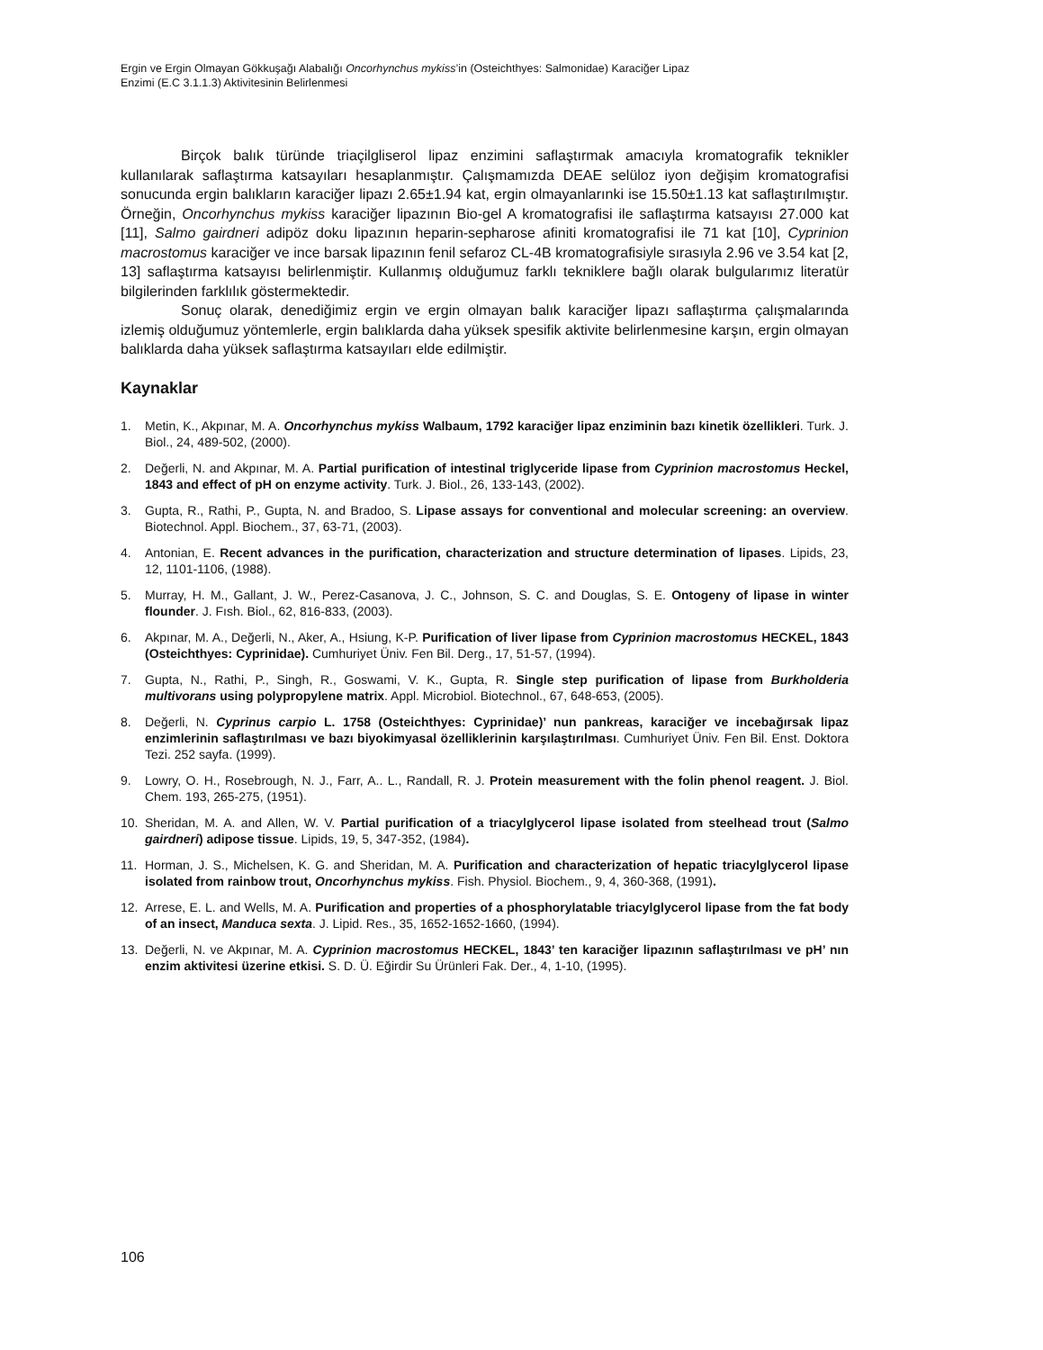Ergin ve Ergin Olmayan Gökkuşağı Alabalığı Oncorhynchus mykiss’in (Osteichthyes: Salmonidae) Karaciğer Lipaz
Enzimi (E.C 3.1.1.3) Aktivitesinin Belirlenmesi
Birçok balık türünde triaçilgliserol lipaz enzimini saflaştırmak amacıyla kromatografik teknikler kullanılarak saflaştırma katsayıları hesaplanmıştır. Çalışmamızda DEAE selüloz iyon değişim kromatografisi sonucunda ergin balıkların karaciğer lipazı 2.65±1.94 kat, ergin olmayanlarınki ise 15.50±1.13 kat saflaştırılmıştır. Örneğin, Oncorhynchus mykiss karaciğer lipazının Bio-gel A kromatografisi ile saflaştırma katsayısı 27.000 kat [11], Salmo gairdneri adipöz doku lipazının heparin-sepharose afiniti kromatografisi ile 71 kat [10], Cyprinion macrostomus karaciğer ve ince barsak lipazının fenil sefaroz CL-4B kromatografisiyle sırasıyla 2.96 ve 3.54 kat [2, 13] saflaştırma katsayısı belirlenmiştir. Kullanmış olduğumuz farklı tekniklere bağlı olarak bulgularımız literatür bilgilerinden farklılık göstermektedir.
Sonuç olarak, denediğimiz ergin ve ergin olmayan balık karaciğer lipazı saflaştırma çalışmalarında izlemiş olduğumuz yöntemlerle, ergin balıklarda daha yüksek spesifik aktivite belirlenmesine karşın, ergin olmayan balıklarda daha yüksek saflaştırma katsayıları elde edilmiştir.
Kaynaklar
1. Metin, K., Akpınar, M. A. Oncorhynchus mykiss Walbaum, 1792 karaciğer lipaz enziminin bazı kinetik özellikleri. Turk. J. Biol., 24, 489-502, (2000).
2. Değerli, N. and Akpınar, M. A. Partial purification of intestinal triglyceride lipase from Cyprinion macrostomus Heckel, 1843 and effect of pH on enzyme activity. Turk. J. Biol., 26, 133-143, (2002).
3. Gupta, R., Rathi, P., Gupta, N. and Bradoo, S. Lipase assays for conventional and molecular screening: an overview. Biotechnol. Appl. Biochem., 37, 63-71, (2003).
4. Antonian, E. Recent advances in the purification, characterization and structure determination of lipases. Lipids, 23, 12, 1101-1106, (1988).
5. Murray, H. M., Gallant, J. W., Perez-Casanova, J. C., Johnson, S. C. and Douglas, S. E. Ontogeny of lipase in winter flounder. J. Fısh. Biol., 62, 816-833, (2003).
6. Akpınar, M. A., Değerli, N., Aker, A., Hsiung, K-P. Purification of liver lipase from Cyprinion macrostomus HECKEL, 1843 (Osteichthyes: Cyprinidae). Cumhuriyet Üniv. Fen Bil. Derg., 17, 51-57, (1994).
7. Gupta, N., Rathi, P., Singh, R., Goswami, V. K., Gupta, R. Single step purification of lipase from Burkholderia multivorans using polypropylene matrix. Appl. Microbiol. Biotechnol., 67, 648-653, (2005).
8. Değerli, N. Cyprinus carpio L. 1758 (Osteichthyes: Cyprinidae)’ nun pankreas, karaciğer ve incebağırsak lipaz enzimlerinin saflaştırılması ve bazı biyokimyasal özelliklerinin karşılaştırılması. Cumhuriyet Üniv. Fen Bil. Enst. Doktora Tezi. 252 sayfa. (1999).
9. Lowry, O. H., Rosebrough, N. J., Farr, A.. L., Randall, R. J. Protein measurement with the folin phenol reagent. J. Biol. Chem. 193, 265-275, (1951).
10. Sheridan, M. A. and Allen, W. V. Partial purification of a triacylglycerol lipase isolated from steelhead trout (Salmo gairdneri) adipose tissue. Lipids, 19, 5, 347-352, (1984).
11. Horman, J. S., Michelsen, K. G. and Sheridan, M. A. Purification and characterization of hepatic triacylglycerol lipase isolated from rainbow trout, Oncorhynchus mykiss. Fish. Physiol. Biochem., 9, 4, 360-368, (1991).
12. Arrese, E. L. and Wells, M. A. Purification and properties of a phosphorylatable triacylglycerol lipase from the fat body of an insect, Manduca sexta. J. Lipid. Res., 35, 1652-1652-1660, (1994).
13. Değerli, N. ve Akpınar, M. A. Cyprinion macrostomus HECKEL, 1843’ ten karaciğer lipazının saflaştırılması ve pH’ nın enzim aktivitesi üzerine etkisi. S. D. Ü. Eğirdir Su Ürünleri Fak. Der., 4, 1-10, (1995).
106